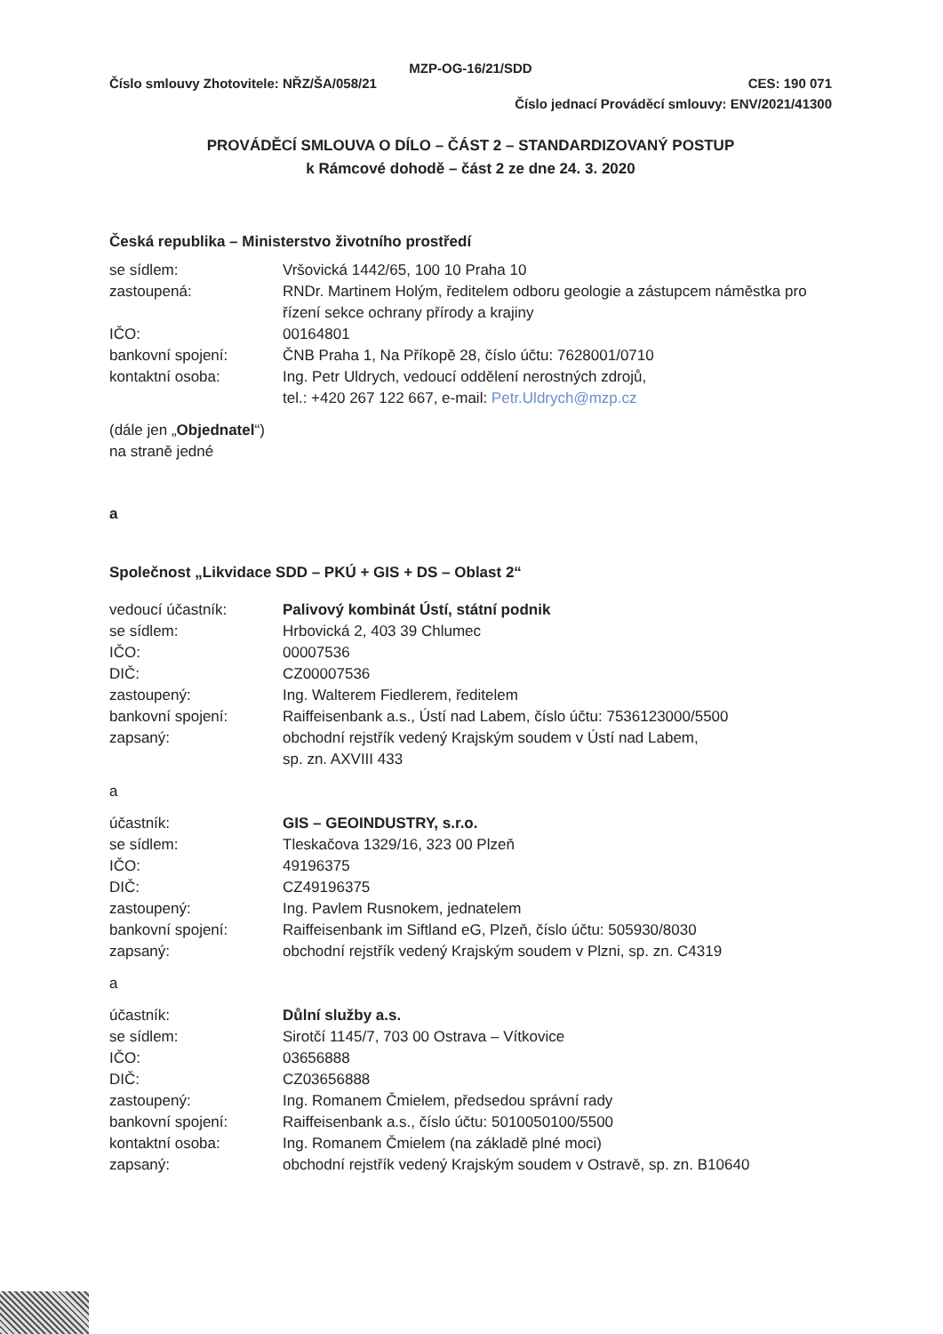MZP-OG-16/21/SDD
Číslo smlouvy Zhotovitele: NŘZ/ŠA/058/21 CES: 190 071
Číslo jednací Prováděcí smlouvy: ENV/2021/41300
PROVÁDĚCÍ SMLOUVA O DÍLO – ČÁST 2 – STANDARDIZOVANÝ POSTUP
k Rámcové dohodě – část 2 ze dne 24. 3. 2020
Česká republika – Ministerstvo životního prostředí
| se sídlem: | Vršovická 1442/65, 100 10 Praha 10 |
| zastoupená: | RNDr. Martinem Holým, ředitelem odboru geologie a zástupcem náměstka pro řízení sekce ochrany přírody a krajiny |
| IČO: | 00164801 |
| bankovní spojení: | ČNB Praha 1, Na Příkopě 28, číslo účtu: 7628001/0710 |
| kontaktní osoba: | Ing. Petr Uldrych, vedoucí oddělení nerostných zdrojů, tel.: +420 267 122 667, e-mail: Petr.Uldrych@mzp.cz |
(dále jen „Objednatel“)
na straně jedné
a
Společnost „Likvidace SDD – PKÚ + GIS + DS – Oblast 2“
| vedoucí účastník: | Palivový kombinát Ústí, státní podnik |
| se sídlem: | Hrbovická 2, 403 39 Chlumec |
| IČO: | 00007536 |
| DIČ: | CZ00007536 |
| zastoupený: | Ing. Walterem Fiedlerem, ředitelem |
| bankovní spojení: | Raiffeisenbank a.s., Ústí nad Labem, číslo účtu: 7536123000/5500 |
| zapsaný: | obchodní rejstřík vedený Krajským soudem v Ústí nad Labem, sp. zn. AXVIII 433 |
a
| účastník: | GIS – GEOINDUSTRY, s.r.o. |
| se sídlem: | Tleskačova 1329/16, 323 00 Plzeň |
| IČO: | 49196375 |
| DIČ: | CZ49196375 |
| zastoupený: | Ing. Pavlem Rusnokem, jednatelem |
| bankovní spojení: | Raiffeisenbank im Siftland eG, Plzeň, číslo účtu: 505930/8030 |
| zapsaný: | obchodní rejstřík vedený Krajským soudem v Plzni, sp. zn. C4319 |
a
| účastník: | Důlní služby a.s. |
| se sídlem: | Sirotčí 1145/7, 703 00 Ostrava – Vítkovice |
| IČO: | 03656888 |
| DIČ: | CZ03656888 |
| zastoupený: | Ing. Romanem Čmielem, předsedou správní rady |
| bankovní spojení: | Raiffeisenbank a.s., číslo účtu: 5010050100/5500 |
| kontaktní osoba: | Ing. Romanem Čmielem (na základě plné moci) |
| zapsaný: | obchodní rejstřík vedený Krajským soudem v Ostravě, sp. zn. B10640 |